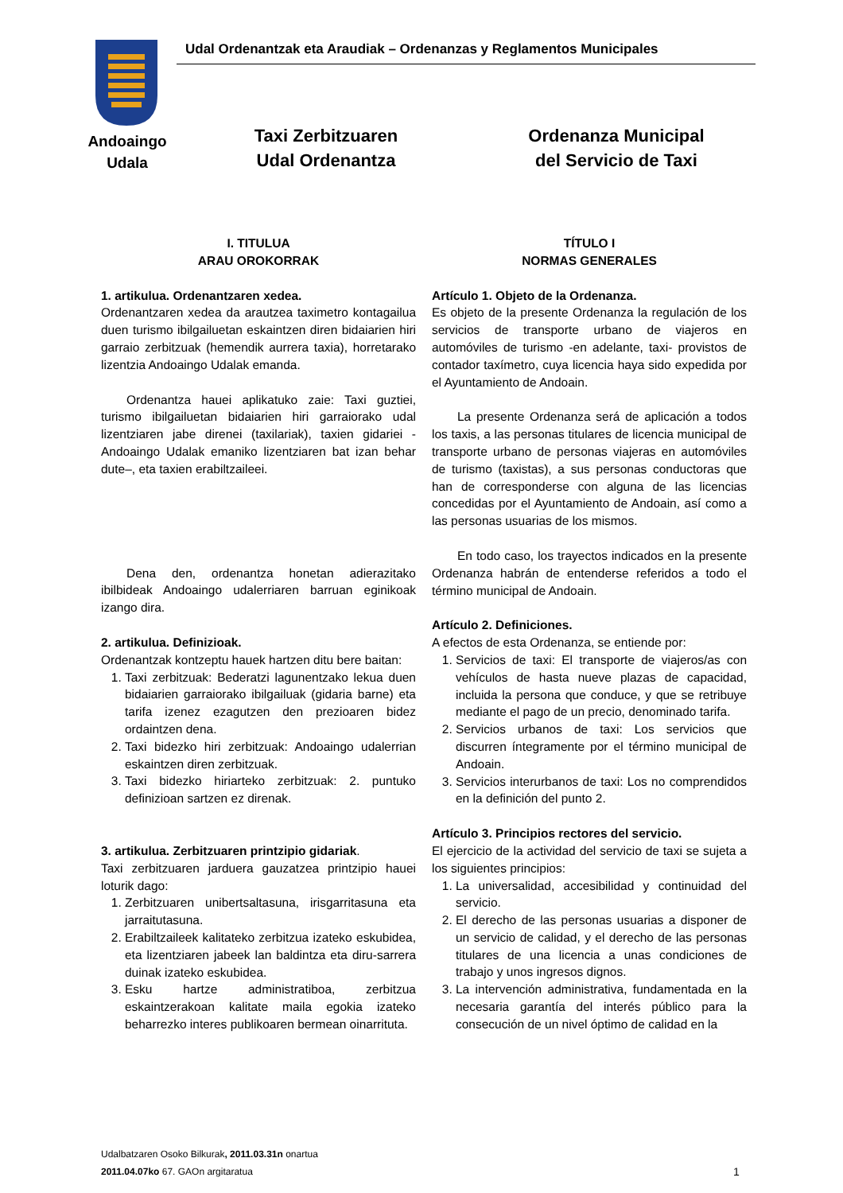Udal Ordenantzak eta Araudiak – Ordenanzas y Reglamentos Municipales
Andoaingo
Udala
Taxi Zerbitzuaren
Udal Ordenantza
Ordenanza Municipal
del Servicio de Taxi
I. TITULUA
ARAU OROKORRAK
1. artikulua. Ordenantzaren xedea.
Ordenantzaren xedea da arautzea taximetro kontagailua duen turismo ibilgailuetan eskaintzen diren bidaiarien hiri garraio zerbitzuak (hemendik aurrera taxia), horretarako lizentzia Andoaingo Udalak emanda.
Ordenantza hauei aplikatuko zaie: Taxi guztiei, turismo ibilgailuetan bidaiarien hiri garraiorako udal lizentziaren jabe direnei (taxilariak), taxien gidariei - Andoaingo Udalak emaniko lizentziaren bat izan behar dute–, eta taxien erabiltzaileei.
Dena den, ordenantza honetan adierazitako ibilbideak Andoaingo udalerriaren barruan eginikoak izango dira.
2. artikulua. Definizioak.
Ordenantzak kontzeptu hauek hartzen ditu bere baitan:
1. Taxi zerbitzuak: Bederatzi lagunentzako lekua duen bidaiarien garraiorako ibilgailuak (gidaria barne) eta tarifa izenez ezagutzen den prezioaren bidez ordaintzen dena.
2. Taxi bidezko hiri zerbitzuak: Andoaingo udalerrian eskaintzen diren zerbitzuak.
3. Taxi bidezko hiriarteko zerbitzuak: 2. puntuko definizioan sartzen ez direnak.
3. artikulua. Zerbitzuaren printzipio gidariak.
Taxi zerbitzuaren jarduera gauzatzea printzipio hauei loturik dago:
1. Zerbitzuaren unibertsaltasuna, irisgarritasuna eta jarraitutasuna.
2. Erabiltzaileek kalitateko zerbitzua izateko eskubidea, eta lizentziaren jabeek lan baldintza eta diru-sarrera duinak izateko eskubidea.
3. Esku hartze administratiboa, zerbitzua eskaintzerakoan kalitate maila egokia izateko beharrezko interes publikoaren bermean oinarrituta.
TÍTULO I
NORMAS GENERALES
Artículo 1. Objeto de la Ordenanza.
Es objeto de la presente Ordenanza la regulación de los servicios de transporte urbano de viajeros en automóviles de turismo -en adelante, taxi- provistos de contador taxímetro, cuya licencia haya sido expedida por el Ayuntamiento de Andoain.
La presente Ordenanza será de aplicación a todos los taxis, a las personas titulares de licencia municipal de transporte urbano de personas viajeras en automóviles de turismo (taxistas), a sus personas conductoras que han de corresponderse con alguna de las licencias concedidas por el Ayuntamiento de Andoain, así como a las personas usuarias de los mismos.
En todo caso, los trayectos indicados en la presente Ordenanza habrán de entenderse referidos a todo el término municipal de Andoain.
Artículo 2. Definiciones.
A efectos de esta Ordenanza, se entiende por:
1. Servicios de taxi: El transporte de viajeros/as con vehículos de hasta nueve plazas de capacidad, incluida la persona que conduce, y que se retribuye mediante el pago de un precio, denominado tarifa.
2. Servicios urbanos de taxi: Los servicios que discurren íntegramente por el término municipal de Andoain.
3. Servicios interurbanos de taxi: Los no comprendidos en la definición del punto 2.
Artículo 3. Principios rectores del servicio.
El ejercicio de la actividad del servicio de taxi se sujeta a los siguientes principios:
1. La universalidad, accesibilidad y continuidad del servicio.
2. El derecho de las personas usuarias a disponer de un servicio de calidad, y el derecho de las personas titulares de una licencia a unas condiciones de trabajo y unos ingresos dignos.
3. La intervención administrativa, fundamentada en la necesaria garantía del interés público para la consecución de un nivel óptimo de calidad en la
Udalbatzaren Osoko Bilkurak, 2011.03.31n onartua
2011.04.07ko 67. GAOn argitaratua
1